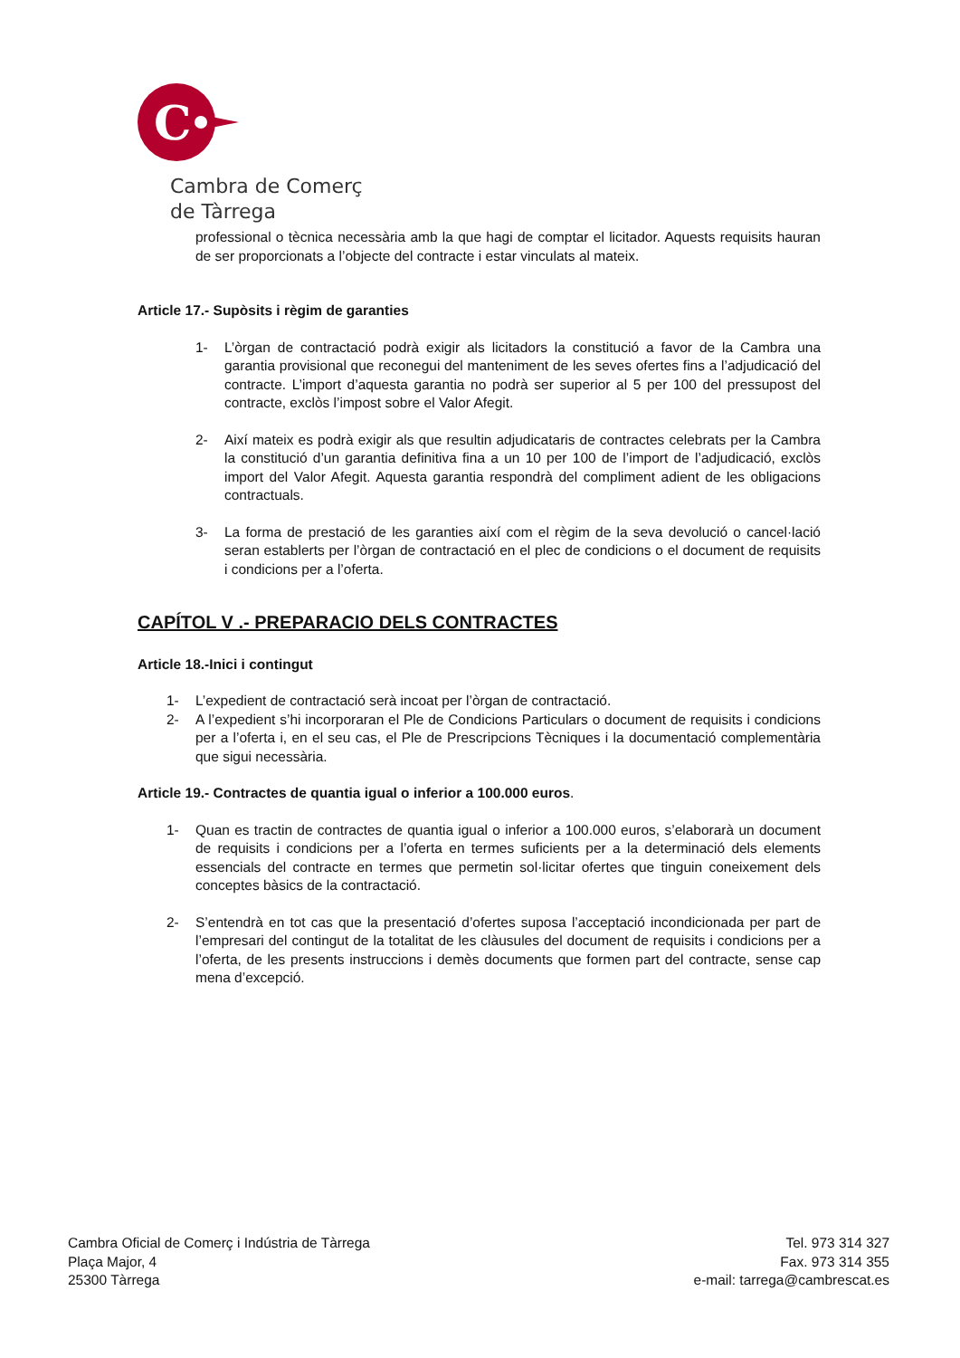C
Cambra de Comerç
de Tàrrega
professional o tècnica necessària amb la que hagi de comptar el licitador. Aquests requisits hauran de ser proporcionats a l’objecte del contracte i estar vinculats al mateix.
Article 17.- Supòsits i règim de garanties
1- L’òrgan de contractació podrà exigir als licitadors la constitució a favor de la Cambra una garantia provisional que reconegui del manteniment de les seves ofertes fins a l’adjudicació del contracte. L’import d’aquesta garantia no podrà ser superior al 5 per 100 del pressupost del contracte, exclòs l’impost sobre el Valor Afegit.
2- Així mateix es podrà exigir als que resultin adjudicataris de contractes celebrats per la Cambra la constitució d’un garantia definitiva fina a un 10 per 100 de l’import de l’adjudicació, exclòs import del Valor Afegit. Aquesta garantia respondrà del compliment adient de les obligacions contractuals.
3- La forma de prestació de les garanties així com el règim de la seva devolució o cancel·lació seran establerts per l’òrgan de contractació en el plec de condicions o el document de requisits i condicions per a l’oferta.
CAPÍTOL V .- PREPARACIO DELS CONTRACTES
Article 18.-Inici i contingut
1- L’expedient de contractació serà incoat per l’òrgan de contractació.
2- A l’expedient s’hi incorporaran el Ple de Condicions Particulars o document de requisits i condicions per a l’oferta i, en el seu cas, el Ple de Prescripcions Tècniques i la documentació complementària que sigui necessària.
Article 19.- Contractes de quantia igual o inferior a 100.000 euros.
1- Quan es tractin de contractes de quantia igual o inferior a 100.000 euros, s’elaborarà un document de requisits i condicions per a l’oferta en termes suficients per a la determinació dels elements essencials del contracte en termes que permetin sol·licitar ofertes que tinguin coneixement dels conceptes bàsics de la contractació.
2- S’entendrà en tot cas que la presentació d’ofertes suposa l’acceptació incondicionada per part de l’empresari del contingut de la totalitat de les clàusules del document de requisits i condicions per a l’oferta, de les presents instruccions i demès documents que formen part del contracte, sense cap mena d’excepció.
Cambra Oficial de Comerç i Indústria de Tàrrega
Plaça Major, 4
25300 Tàrrega
Tel. 973 314 327
Fax. 973 314 355
e-mail: tarrega@cambrescat.es